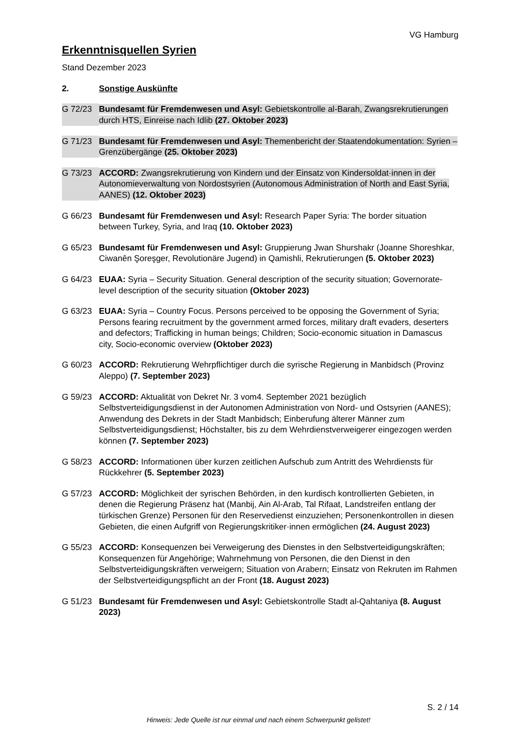VG Hamburg
Erkenntnisquellen Syrien
Stand Dezember 2023
2. Sonstige Auskünfte
G 72/23 Bundesamt für Fremdenwesen und Asyl: Gebietskontrolle al-Barah, Zwangsrekrutierungen durch HTS, Einreise nach Idlib (27. Oktober 2023)
G 71/23 Bundesamt für Fremdenwesen und Asyl: Themenbericht der Staatendokumentation: Syrien – Grenzübergänge (25. Oktober 2023)
G 73/23 ACCORD: Zwangsrekrutierung von Kindern und der Einsatz von Kindersoldat·innen in der Autonomieverwaltung von Nordostsyrien (Autonomous Administration of North and East Syria, AANES) (12. Oktober 2023)
G 66/23 Bundesamt für Fremdenwesen und Asyl: Research Paper Syria: The border situation between Turkey, Syria, and Iraq (10. Oktober 2023)
G 65/23 Bundesamt für Fremdenwesen und Asyl: Gruppierung Jwan Shurshakr (Joanne Shoreshkar, Ciwanên Şoreşger, Revolutionäre Jugend) in Qamishli, Rekrutierungen (5. Oktober 2023)
G 64/23 EUAA: Syria – Security Situation. General description of the security situation; Governorate-level description of the security situation (Oktober 2023)
G 63/23 EUAA: Syria – Country Focus. Persons perceived to be opposing the Government of Syria; Persons fearing recruitment by the government armed forces, military draft evaders, deserters and defectors; Trafficking in human beings; Children; Socio-economic situation in Damascus city, Socio-economic overview (Oktober 2023)
G 60/23 ACCORD: Rekrutierung Wehrpflichtiger durch die syrische Regierung in Manbidsch (Provinz Aleppo) (7. September 2023)
G 59/23 ACCORD: Aktualität von Dekret Nr. 3 vom4. September 2021 bezüglich Selbstverteidigungsdienst in der Autonomen Administration von Nord- und Ostsyrien (AANES); Anwendung des Dekrets in der Stadt Manbidsch; Einberufung älterer Männer zum Selbstverteidigungsdienst; Höchstalter, bis zu dem Wehrdienstverweigerer eingezogen werden können (7. September 2023)
G 58/23 ACCORD: Informationen über kurzen zeitlichen Aufschub zum Antritt des Wehrdiensts für Rückkehrer (5. September 2023)
G 57/23 ACCORD: Möglichkeit der syrischen Behörden, in den kurdisch kontrollierten Gebieten, in denen die Regierung Präsenz hat (Manbij, Ain Al-Arab, Tal Rifaat, Landstreifen entlang der türkischen Grenze) Personen für den Reservedienst einzuziehen; Personenkontrollen in diesen Gebieten, die einen Aufgriff von Regierungskritiker·innen ermöglichen (24. August 2023)
G 55/23 ACCORD: Konsequenzen bei Verweigerung des Dienstes in den Selbstverteidigungskräften; Konsequenzen für Angehörige; Wahrnehmung von Personen, die den Dienst in den Selbstverteidigungskräften verweigern; Situation von Arabern; Einsatz von Rekruten im Rahmen der Selbstverteidigungspflicht an der Front (18. August 2023)
G 51/23 Bundesamt für Fremdenwesen und Asyl: Gebietskontrolle Stadt al-Qahtaniya (8. August 2023)
S. 2 / 14
Hinweis: Jede Quelle ist nur einmal und nach einem Schwerpunkt gelistet!